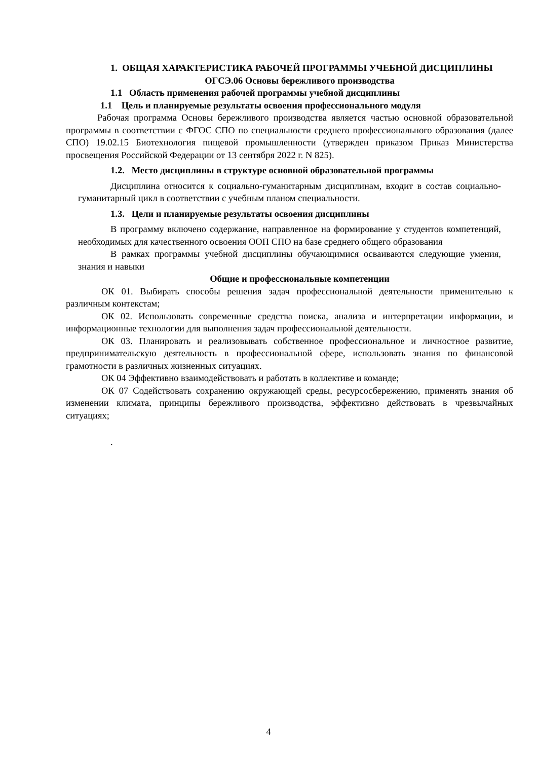1. ОБЩАЯ ХАРАКТЕРИСТИКА РАБОЧЕЙ ПРОГРАММЫ УЧЕБНОЙ ДИСЦИПЛИНЫ
ОГСЭ.06 Основы бережливого производства
1.1 Область применения рабочей программы учебной дисциплины
1.1 Цель и планируемые результаты освоения профессионального модуля
Рабочая программа Основы бережливого производства является частью основной образовательной программы в соответствии с ФГОС СПО по специальности среднего профессионального образования (далее СПО) 19.02.15 Биотехнология пищевой промышленности (утвержден приказом Приказ Министерства просвещения Российской Федерации от 13 сентября 2022 г. N 825).
1.2. Место дисциплины в структуре основной образовательной программы
Дисциплина относится к социально-гуманитарным дисциплинам, входит в состав социально-гуманитарный цикл в соответствии с учебным планом специальности.
1.3. Цели и планируемые результаты освоения дисциплины
В программу включено содержание, направленное на формирование у студентов компетенций, необходимых для качественного освоения ООП СПО на базе среднего общего образования
В рамках программы учебной дисциплины обучающимися осваиваются следующие умения, знания и навыки
Общие и профессиональные компетенции
ОК 01. Выбирать способы решения задач профессиональной деятельности применительно к различным контекстам;
ОК 02. Использовать современные средства поиска, анализа и интерпретации информации, и информационные технологии для выполнения задач профессиональной деятельности.
ОК 03. Планировать и реализовывать собственное профессиональное и личностное развитие, предпринимательскую деятельность в профессиональной сфере, использовать знания по финансовой грамотности в различных жизненных ситуациях.
ОК 04 Эффективно взаимодействовать и работать в коллективе и команде;
ОК 07 Содействовать сохранению окружающей среды, ресурсосбережению, применять знания об изменении климата, принципы бережливого производства, эффективно действовать в чрезвычайных ситуациях;
.
4